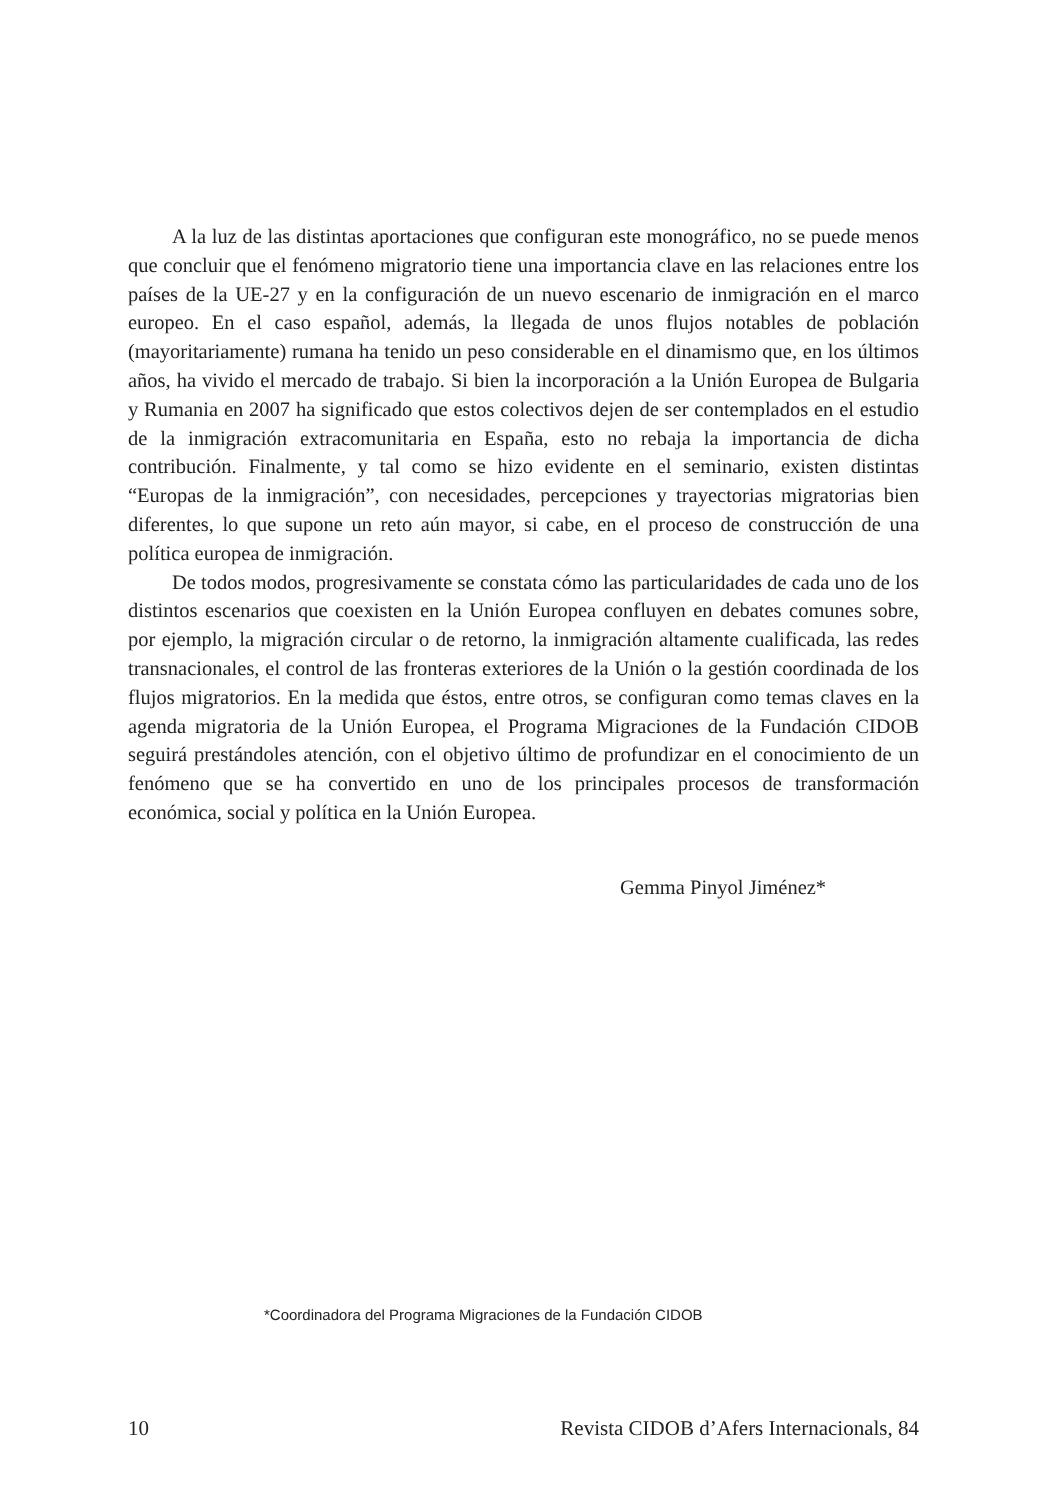A la luz de las distintas aportaciones que configuran este monográfico, no se puede menos que concluir que el fenómeno migratorio tiene una importancia clave en las relaciones entre los países de la UE-27 y en la configuración de un nuevo escenario de inmigración en el marco europeo. En el caso español, además, la llegada de unos flujos notables de población (mayoritariamente) rumana ha tenido un peso considerable en el dinamismo que, en los últimos años, ha vivido el mercado de trabajo. Si bien la incorporación a la Unión Europea de Bulgaria y Rumania en 2007 ha significado que estos colectivos dejen de ser contemplados en el estudio de la inmigración extracomunitaria en España, esto no rebaja la importancia de dicha contribución. Finalmente, y tal como se hizo evidente en el seminario, existen distintas “Europas de la inmigración”, con necesidades, percepciones y trayectorias migratorias bien diferentes, lo que supone un reto aún mayor, si cabe, en el proceso de construcción de una política europea de inmigración.
De todos modos, progresivamente se constata cómo las particularidades de cada uno de los distintos escenarios que coexisten en la Unión Europea confluyen en debates comunes sobre, por ejemplo, la migración circular o de retorno, la inmigración altamente cualificada, las redes transnacionales, el control de las fronteras exteriores de la Unión o la gestión coordinada de los flujos migratorios. En la medida que éstos, entre otros, se configuran como temas claves en la agenda migratoria de la Unión Europea, el Programa Migraciones de la Fundación CIDOB seguirá prestándoles atención, con el objetivo último de profundizar en el conocimiento de un fenómeno que se ha convertido en uno de los principales procesos de transformación económica, social y política en la Unión Europea.
Gemma Pinyol Jiménez*
*Coordinadora del Programa Migraciones de la Fundación CIDOB
10 Revista CIDOB d’Afers Internacionals, 84